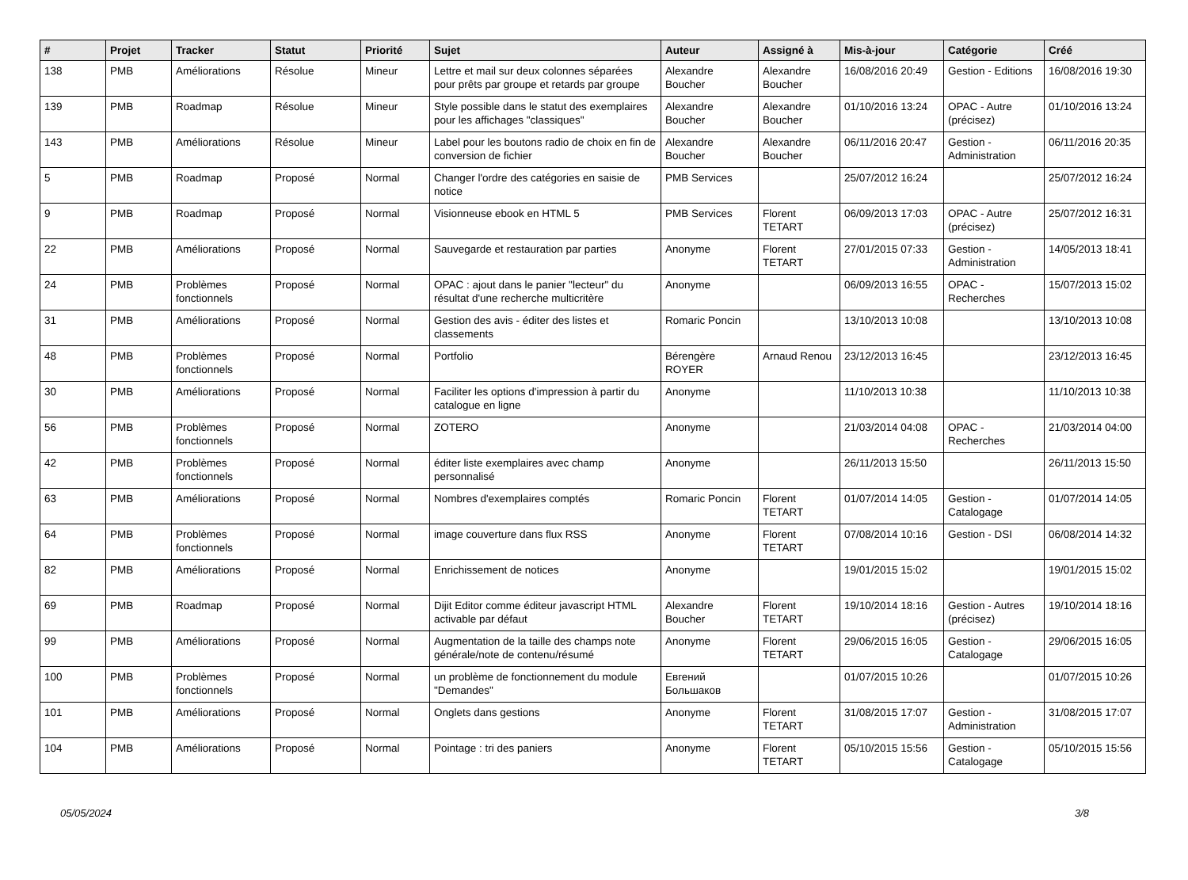| # | Projet | Tracker | Statut | Priorité | Sujet | Auteur | Assigné à | Mis-à-jour | Catégorie | Créé |
| --- | --- | --- | --- | --- | --- | --- | --- | --- | --- | --- |
| 138 | PMB | Améliorations | Résolue | Mineur | Lettre et mail sur deux colonnes séparées pour prêts par groupe et retards par groupe | Alexandre Boucher | Alexandre Boucher | 16/08/2016 20:49 | Gestion - Editions | 16/08/2016 19:30 |
| 139 | PMB | Roadmap | Résolue | Mineur | Style possible dans le statut des exemplaires pour les affichages "classiques" | Alexandre Boucher | Alexandre Boucher | 01/10/2016 13:24 | OPAC - Autre (précisez) | 01/10/2016 13:24 |
| 143 | PMB | Améliorations | Résolue | Mineur | Label pour les boutons radio de choix en fin de conversion de fichier | Alexandre Boucher | Alexandre Boucher | 06/11/2016 20:47 | Gestion - Administration | 06/11/2016 20:35 |
| 5 | PMB | Roadmap | Proposé | Normal | Changer l'ordre des catégories en saisie de notice | PMB Services | | 25/07/2012 16:24 | | 25/07/2012 16:24 |
| 9 | PMB | Roadmap | Proposé | Normal | Visionneuse ebook en HTML 5 | PMB Services | Florent TETART | 06/09/2013 17:03 | OPAC - Autre (précisez) | 25/07/2012 16:31 |
| 22 | PMB | Améliorations | Proposé | Normal | Sauvegarde et restauration par parties | Anonyme | Florent TETART | 27/01/2015 07:33 | Gestion - Administration | 14/05/2013 18:41 |
| 24 | PMB | Problèmes fonctionnels | Proposé | Normal | OPAC : ajout dans le panier "lecteur" du résultat d'une recherche multicritère | Anonyme | | 06/09/2013 16:55 | OPAC - Recherches | 15/07/2013 15:02 |
| 31 | PMB | Améliorations | Proposé | Normal | Gestion des avis - éditer des listes et classements | Romaric Poncin | | 13/10/2013 10:08 | | 13/10/2013 10:08 |
| 48 | PMB | Problèmes fonctionnels | Proposé | Normal | Portfolio | Bérengère ROYER | Arnaud Renou | 23/12/2013 16:45 | | 23/12/2013 16:45 |
| 30 | PMB | Améliorations | Proposé | Normal | Faciliter les options d'impression à partir du catalogue en ligne | Anonyme | | 11/10/2013 10:38 | | 11/10/2013 10:38 |
| 56 | PMB | Problèmes fonctionnels | Proposé | Normal | ZOTERO | Anonyme | | 21/03/2014 04:08 | OPAC - Recherches | 21/03/2014 04:00 |
| 42 | PMB | Problèmes fonctionnels | Proposé | Normal | éditer liste exemplaires avec champ personnalisé | Anonyme | | 26/11/2013 15:50 | | 26/11/2013 15:50 |
| 63 | PMB | Améliorations | Proposé | Normal | Nombres d'exemplaires comptés | Romaric Poncin | Florent TETART | 01/07/2014 14:05 | Gestion - Catalogage | 01/07/2014 14:05 |
| 64 | PMB | Problèmes fonctionnels | Proposé | Normal | image couverture dans flux RSS | Anonyme | Florent TETART | 07/08/2014 10:16 | Gestion - DSI | 06/08/2014 14:32 |
| 82 | PMB | Améliorations | Proposé | Normal | Enrichissement de notices | Anonyme | | 19/01/2015 15:02 | | 19/01/2015 15:02 |
| 69 | PMB | Roadmap | Proposé | Normal | Dijit Editor comme éditeur javascript HTML activable par défaut | Alexandre Boucher | Florent TETART | 19/10/2014 18:16 | Gestion - Autres (précisez) | 19/10/2014 18:16 |
| 99 | PMB | Améliorations | Proposé | Normal | Augmentation de la taille des champs note générale/note de contenu/résumé | Anonyme | Florent TETART | 29/06/2015 16:05 | Gestion - Catalogage | 29/06/2015 16:05 |
| 100 | PMB | Problèmes fonctionnels | Proposé | Normal | un problème de fonctionnement du module "Demandes" | Евгений Большаков | | 01/07/2015 10:26 | | 01/07/2015 10:26 |
| 101 | PMB | Améliorations | Proposé | Normal | Onglets dans gestions | Anonyme | Florent TETART | 31/08/2015 17:07 | Gestion - Administration | 31/08/2015 17:07 |
| 104 | PMB | Améliorations | Proposé | Normal | Pointage : tri des paniers | Anonyme | Florent TETART | 05/10/2015 15:56 | Gestion - Catalogage | 05/10/2015 15:56 |
05/05/2024 3/8